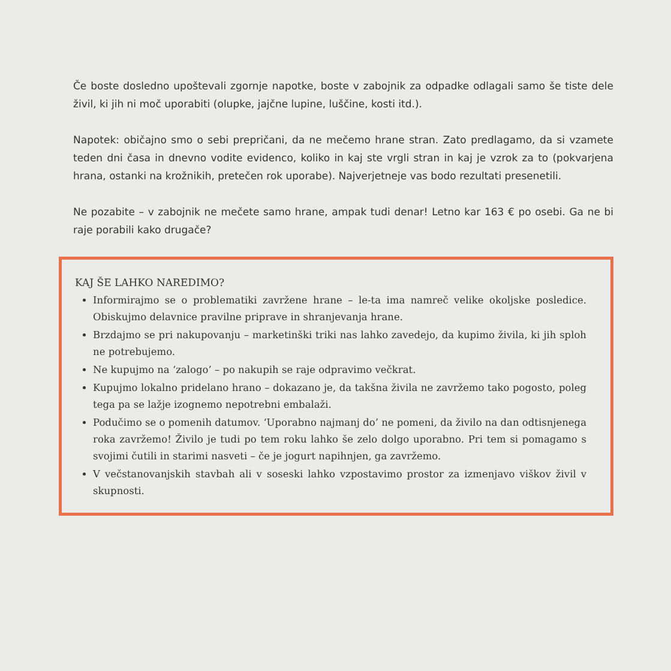Če boste dosledno upoštevali zgornje napotke, boste v zabojnik za odpadke odlagali samo še tiste dele živil, ki jih ni moč uporabiti (olupke, jajčne lupine, luščine, kosti itd.).
Napotek: običajno smo o sebi prepričani, da ne mečemo hrane stran. Zato predlagamo, da si vzamete teden dni časa in dnevno vodite evidenco, koliko in kaj ste vrgli stran in kaj je vzrok za to (pokvarjena hrana, ostanki na krožnikih, pretečen rok uporabe). Najverjetneje vas bodo rezultati presenetili.
Ne pozabite – v zabojnik ne mečete samo hrane, ampak tudi denar! Letno kar 163 € po osebi. Ga ne bi raje porabili kako drugače?
KAJ ŠE LAHKO NAREDIMO?
Informirajmo se o problematiki zavržene hrane – le-ta ima namreč velike okoljske posledice. Obiskujmo delavnice pravilne priprave in shranjevanja hrane.
Brzdajmo se pri nakupovanju – marketinški triki nas lahko zavedejo, da kupimo živila, ki jih sploh ne potrebujemo.
Ne kupujmo na ‘zalogo’ – po nakupih se raje odpravimo večkrat.
Kupujmo lokalno pridelano hrano – dokazano je, da takšna živila ne zavržemo tako pogosto, poleg tega pa se lažje izognemo nepotrebni embalaži.
Podučimo se o pomenih datumov. ‘Uporabno najmanj do’ ne pomeni, da živilo na dan odtisnjenega roka zavržemo! Živilo je tudi po tem roku lahko še zelo dolgo uporabno. Pri tem si pomagamo s svojimi čutili in starimi nasveti – če je jogurt napihnjen, ga zavržemo.
V večstanovanjskih stavbah ali v soseski lahko vzpostavimo prostor za izmenjavo viškov živil v skupnosti.